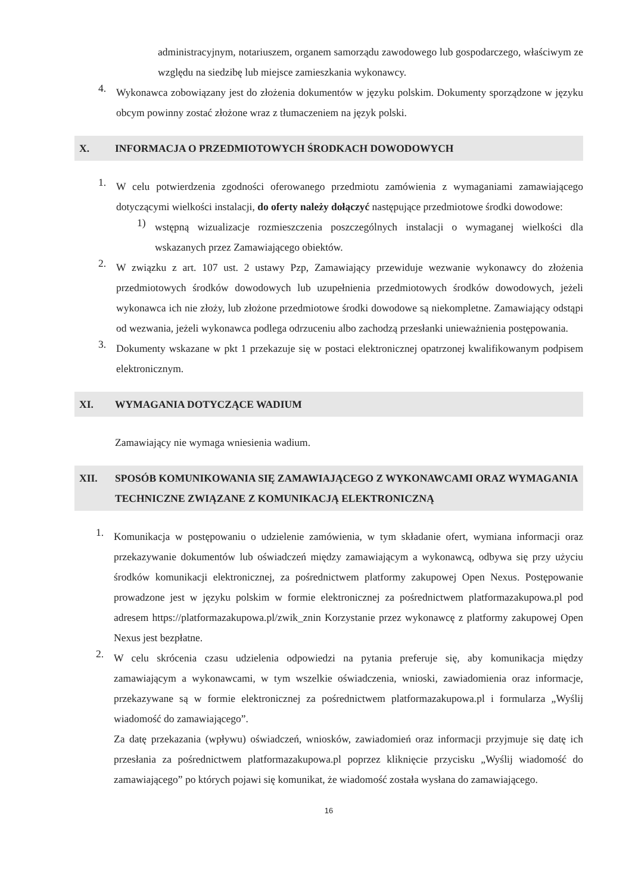administracyjnym, notariuszem, organem samorządu zawodowego lub gospodarczego, właściwym ze względu na siedzibę lub miejsce zamieszkania wykonawcy.
4.
Wykonawca zobowiązany jest do złożenia dokumentów w języku polskim. Dokumenty sporządzone w języku obcym powinny zostać złożone wraz z tłumaczeniem na język polski.
X. INFORMACJA O PRZEDMIOTOWYCH ŚRODKACH DOWODOWYCH
1.
W celu potwierdzenia zgodności oferowanego przedmiotu zamówienia z wymaganiami zamawiającego dotyczącymi wielkości instalacji, do oferty należy dołączyć następujące przedmiotowe środki dowodowe:
1)
wstępną wizualizacje rozmieszczenia poszczególnych instalacji o wymaganej wielkości dla wskazanych przez Zamawiającego obiektów.
2.
W związku z art. 107 ust. 2 ustawy Pzp, Zamawiający przewiduje wezwanie wykonawcy do złożenia przedmiotowych środków dowodowych lub uzupełnienia przedmiotowych środków dowodowych, jeżeli wykonawca ich nie złoży, lub złożone przedmiotowe środki dowodowe są niekompletne. Zamawiający odstąpi od wezwania, jeżeli wykonawca podlega odrzuceniu albo zachodzą przesłanki unieważnienia postępowania.
3.
Dokumenty wskazane w pkt 1 przekazuje się w postaci elektronicznej opatrzonej kwalifikowanym podpisem elektronicznym.
XI. WYMAGANIA DOTYCZĄCE WADIUM
Zamawiający nie wymaga wniesienia wadium.
XII. SPOSÓB KOMUNIKOWANIA SIĘ ZAMAWIAJĄCEGO Z WYKONAWCAMI ORAZ WYMAGANIA TECHNICZNE ZWIĄZANE Z KOMUNIKACJĄ ELEKTRONICZNĄ
1.
Komunikacja w postępowaniu o udzielenie zamówienia, w tym składanie ofert, wymiana informacji oraz przekazywanie dokumentów lub oświadczeń między zamawiającym a wykonawcą, odbywa się przy użyciu środków komunikacji elektronicznej, za pośrednictwem platformy zakupowej Open Nexus. Postępowanie prowadzone jest w języku polskim w formie elektronicznej za pośrednictwem platformazakupowa.pl pod adresem https://platformazakupowa.pl/zwik_znin Korzystanie przez wykonawcę z platformy zakupowej Open Nexus jest bezpłatne.
2.
W celu skrócenia czasu udzielenia odpowiedzi na pytania preferuje się, aby komunikacja między zamawiającym a wykonawcami, w tym wszelkie oświadczenia, wnioski, zawiadomienia oraz informacje, przekazywane są w formie elektronicznej za pośrednictwem platformazakupowa.pl i formularza „Wyślij wiadomość do zamawiającego”.
Za datę przekazania (wpływu) oświadczeń, wniosków, zawiadomień oraz informacji przyjmuje się datę ich przesłania za pośrednictwem platformazakupowa.pl poprzez kliknięcie przycisku „Wyślij wiadomość do zamawiającego” po których pojawi się komunikat, że wiadomość została wysłana do zamawiającego.
16